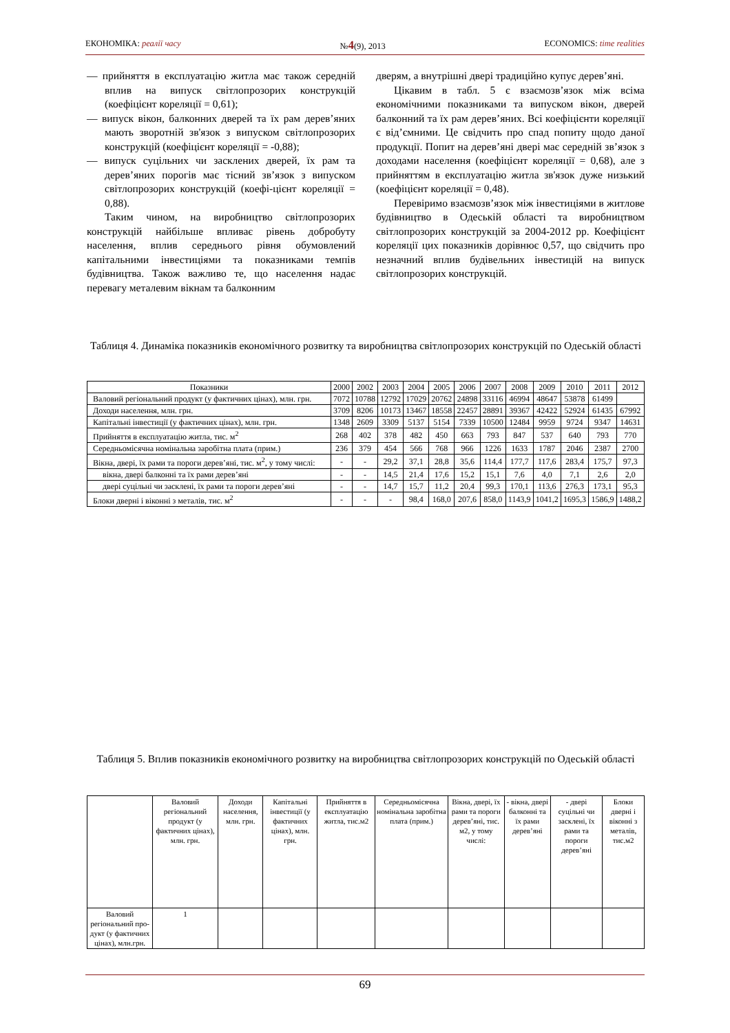ЕКОНОМІКА: реалії часу №4(9), 2013 ECONOMICS: time realities
— прийняття в експлуатацію житла має також середній вплив на випуск світлопрозорих конструкцій (коефіцієнт кореляції = 0,61);
— випуск вікон, балконних дверей та їх рам дерев’яних мають зворотній зв'язок з випуском світлопрозорих конструкцій (коефіцієнт кореляції = -0,88);
— випуск суцільних чи засклених дверей, їх рам та дерев’яних порогів має тісний зв’язок з випуском світлопрозорих конструкцій (коефі-цієнт кореляції = 0,88).
Таким чином, на виробництво світлопрозорих конструкцій найбільше впливає рівень добробуту населення, вплив середнього рівня обумовлений капітальними інвестиціями та показниками темпів будівництва. Також важливо те, що населення надає перевагу металевим вікнам та балконним
дверям, а внутрішні двері традиційно купує дерев’яні.
Цікавим в табл. 5 є взаємозв’язок між всіма економічними показниками та випуском вікон, дверей балконний та їх рам дерев’яних. Всі коефіцієнти кореляції є від’ємними. Це свідчить про спад попиту щодо даної продукції. Попит на дерев’яні двері має середній зв’язок з доходами населення (коефіцієнт кореляції = 0,68), але з прийняттям в експлуатацію житла зв'язок дуже низький (коефіцієнт кореляції = 0,48).
Перевіримо взаємозв’язок між інвестиціями в житлове будівництво в Одеській області та виробництвом світлопрозорих конструкцій за 2004-2012 рр. Коефіцієнт кореляції цих показників дорівнює 0,57, що свідчить про незначний вплив будівельних інвестицій на випуск світлопрозорих конструкцій.
Таблиця 4. Динаміка показників економічного розвитку та виробництва світлопрозорих конструкцій по Одеській області
| Показники | 2000 | 2002 | 2003 | 2004 | 2005 | 2006 | 2007 | 2008 | 2009 | 2010 | 2011 | 2012 |
| --- | --- | --- | --- | --- | --- | --- | --- | --- | --- | --- | --- | --- |
| Валовий регіональний продукт (у фактичних цінах), млн. грн. | 7072 | 10788 | 12792 | 17029 | 20762 | 24898 | 33116 | 46994 | 48647 | 53878 | 61499 | |
| Доходи населення, млн. грн. | 3709 | 8206 | 10173 | 13467 | 18558 | 22457 | 28891 | 39367 | 42422 | 52924 | 61435 | 67992 |
| Капітальні інвестиції (у фактичних цінах), млн. грн. | 1348 | 2609 | 3309 | 5137 | 5154 | 7339 | 10500 | 12484 | 9959 | 9724 | 9347 | 14631 |
| Прийняття в експлуатацію житла, тис. м<sup>2</sup> | 268 | 402 | 378 | 482 | 450 | 663 | 793 | 847 | 537 | 640 | 793 | 770 |
| Середньомісячна номінальна заробітна плата (прим.) | 236 | 379 | 454 | 566 | 768 | 966 | 1226 | 1633 | 1787 | 2046 | 2387 | 2700 |
| Вікна, двері, їх рами та пороги дерев’яні, тис. м<sup>2</sup>, у тому числі: | - | - | 29,2 | 37,1 | 28,8 | 35,6 | 114,4 | 177,7 | 117,6 | 283,4 | 175,7 | 97,3 |
| вікна, двері балконні та їх рами дерев’яні | - | - | 14,5 | 21,4 | 17,6 | 15,2 | 15,1 | 7,6 | 4,0 | 7,1 | 2,6 | 2,0 |
| двері суцільні чи засклені, їх рами та пороги дерев’яні | - | - | 14,7 | 15,7 | 11,2 | 20,4 | 99,3 | 170,1 | 113,6 | 276,3 | 173,1 | 95,3 |
| Блоки дверні і віконні з металів, тис. м<sup>2</sup> | - | - | - | 98,4 | 168,0 | 207,6 | 858,0 | 1143,9 | 1041,2 | 1695,3 | 1586,9 | 1488,2 |
Таблиця 5. Вплив показників економічного розвитку на виробництва світлопрозорих конструкцій по Одеській області
| | Валовий регіональний продукт (у фактичних цінах), млн. грн. | Доходи населення, млн. грн. | Капітальні інвестиції (у фактичних цінах), млн. грн. | Прийняття в експлуатацію житла, тис.м2 | Середньомісячна номінальна заробітна плата (прим.) | Вікна, двері, їх рами та пороги дерев’яні, тис. м2, у тому числі: | - вікна, двері балконні та їх рами дерев’яні | - двері суцільні чи засклені, їх рами та пороги дерев’яні | Блоки дверні і віконні з металів, тис.м2 |
| --- | --- | --- | --- | --- | --- | --- | --- | --- | --- |
| Валовий регіональний про-дукт (у фактичних цінах), млн.грн. | 1 | | | | | | | | |
69